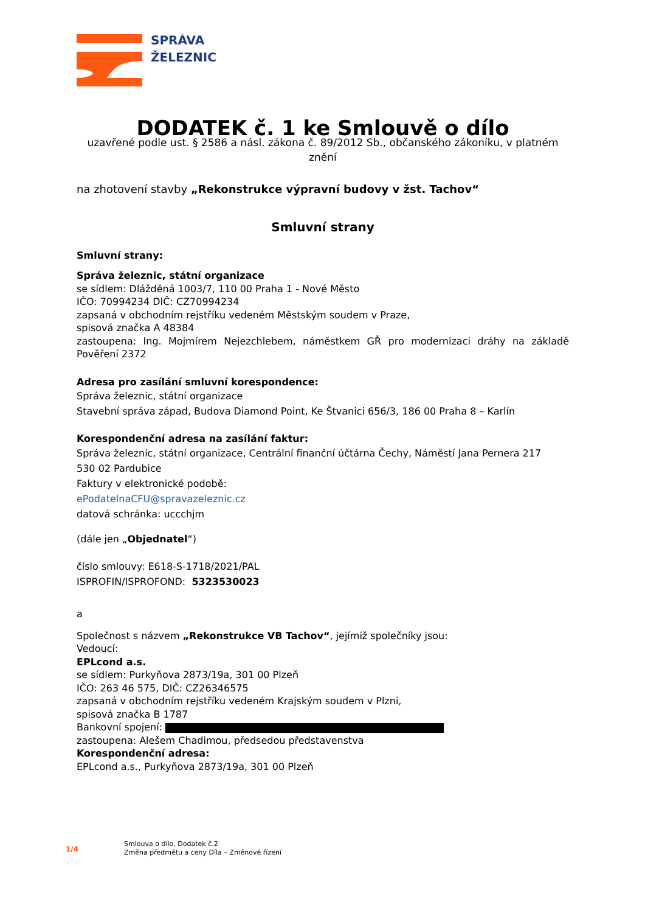SPRÁVA
ŽELEZNIC
DODATEK č. 1 ke Smlouvě o dílo
uzavřené podle ust. § 2586 a násl. zákona č. 89/2012 Sb., občanského zákoníku, v platném znění
na zhotovení stavby „Rekonstrukce výpravní budovy v žst. Tachov“
Smluvní strany
Smluvní strany:
Správa železnic, státní organizace
se sídlem: Dlážděná 1003/7, 110 00 Praha 1 - Nové Město
IČO: 70994234 DIČ: CZ70994234
zapsaná v obchodním rejstříku vedeném Městským soudem v Praze,
spisová značka A 48384
zastoupena: Ing. Mojmírem Nejezchlebem, náměstkem GŘ pro modernizaci dráhy na základě Pověření 2372
Adresa pro zasílání smluvní korespondence:
Správa železnic, státní organizace
Stavební správa západ, Budova Diamond Point, Ke Štvanici 656/3, 186 00 Praha 8 – Karlín
Korespondenční adresa na zasílání faktur:
Správa železnic, státní organizace, Centrální finanční účtárna Čechy, Náměstí Jana Pernera 217
530 02 Pardubice
Faktury v elektronické podobě:
ePodatelnaCFU@spravazeleznic.cz
datová schránka: uccchjm
(dále jen „Objednatel“)
číslo smlouvy: E618-S-1718/2021/PAL
ISPROFIN/ISPROFOND: 5323530023
a
Společnost s názvem „Rekonstrukce VB Tachov“, jejímiž společníky jsou:
Vedoucí:
EPLcond a.s.
se sídlem: Purkyňova 2873/19a, 301 00 Plzeň
IČO: 263 46 575, DIČ: CZ26346575
zapsaná v obchodním rejstříku vedeném Krajským soudem v Plzni,
spisová značka B 1787
Bankovní spojení:
zastoupena: Alešem Chadimou, předsedou představenstva
Korespondenční adresa:
EPLcond a.s., Purkyňova 2873/19a, 301 00 Plzeň
1/4
Smlouva o dílo, Dodatek č.2
Změna předmětu a ceny Díla – Změnové řízení